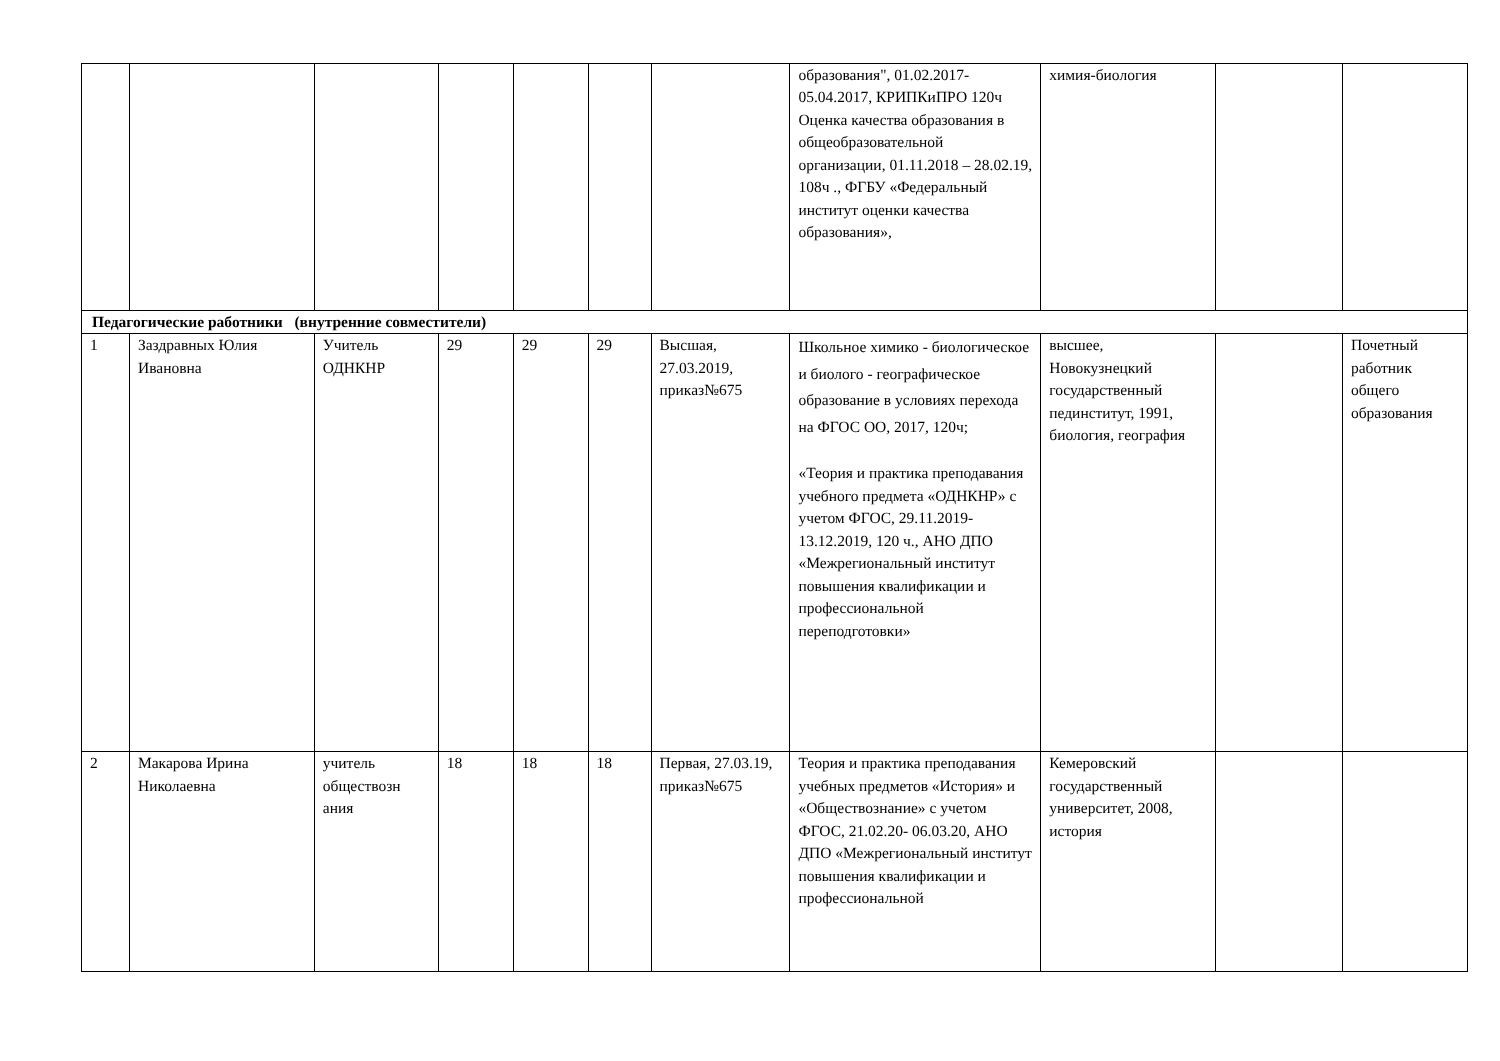| | | | | | | | образования", 01.02.2017-05.04.2017, КРИПКиПРО 120ч Оценка качества образования в общеобразовательной организации, 01.11.2018 – 28.02.19, 108ч ., ФГБУ «Федеральный институт оценки качества образования», | химия-биология | | |
| Педагогические работники (внутренние совместители) | | | | | | | | | | |
| 1 | Заздравных Юлия Ивановна | Учитель ОДНКНР | 29 | 29 | 29 | Высшая, 27.03.2019, приказ№675 | Школьное химико - биологическое и биолого - географическое образование в условиях перехода на ФГОС ОО, 2017, 120ч; «Теория и практика преподавания учебного предмета «ОДНКНР» с учетом ФГОС, 29.11.2019-13.12.2019, 120 ч., АНО ДПО «Межрегиональный институт повышения квалификации и профессиональной переподготовки» | высшее, Новокузнецкий государственный пединститут, 1991, биология, география | | Почетный работник общего образования |
| 2 | Макарова Ирина Николаевна | учитель обществозн ания | 18 | 18 | 18 | Первая, 27.03.19, приказ№675 | Теория и практика преподавания учебных предметов «История» и «Обществознание» с учетом ФГОС, 21.02.20- 06.03.20, АНО ДПО «Межрегиональный институт повышения квалификации и профессиональной | Кемеровский государственный университет, 2008, история | | |